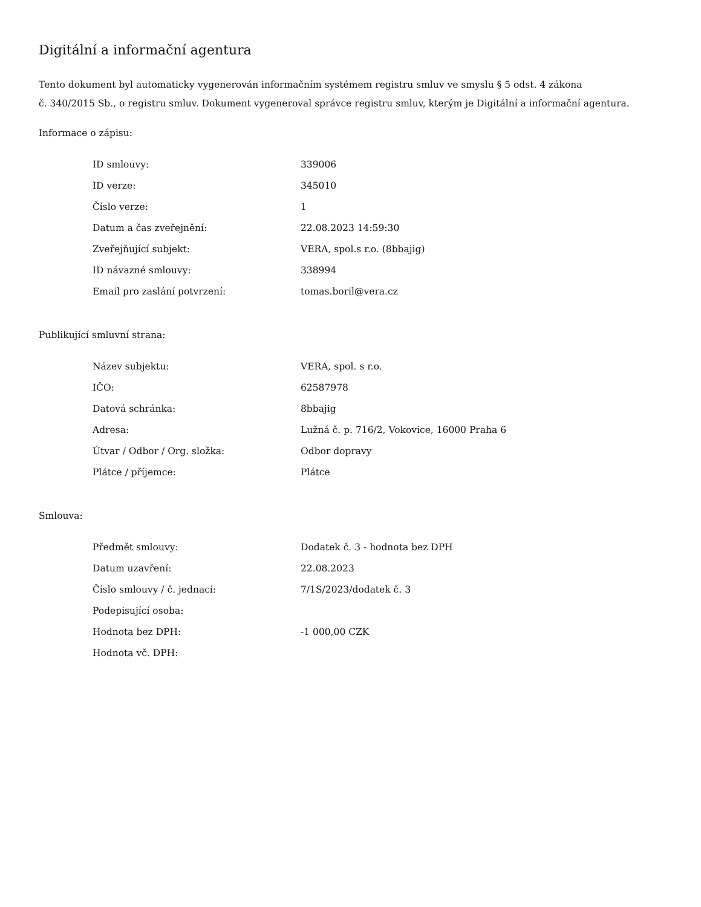Digitální a informační agentura
Tento dokument byl automaticky vygenerován informačním systémem registru smluv ve smyslu § 5 odst. 4 zákona
č. 340/2015 Sb., o registru smluv. Dokument vygeneroval správce registru smluv, kterým je Digitální a informační agentura.
Informace o zápisu:
| ID smlouvy: | 339006 |
| ID verze: | 345010 |
| Číslo verze: | 1 |
| Datum a čas zveřejnění: | 22.08.2023 14:59:30 |
| Zveřejňující subjekt: | VERA, spol.s r.o. (8bbajig) |
| ID návazné smlouvy: | 338994 |
| Email pro zaslání potvrzení: | tomas.boril@vera.cz |
Publikující smluvní strana:
| Název subjektu: | VERA, spol. s r.o. |
| IČO: | 62587978 |
| Datová schránka: | 8bbajig |
| Adresa: | Lužná č. p. 716/2, Vokovice, 16000 Praha 6 |
| Útvar / Odbor / Org. složka: | Odbor dopravy |
| Plátce / příjemce: | Plátce |
Smlouva:
| Předmět smlouvy: | Dodatek č. 3 - hodnota bez DPH |
| Datum uzavření: | 22.08.2023 |
| Číslo smlouvy / č. jednací: | 7/1S/2023/dodatek č. 3 |
| Podepisující osoba: | |
| Hodnota bez DPH: | -1 000,00 CZK |
| Hodnota vč. DPH: | |